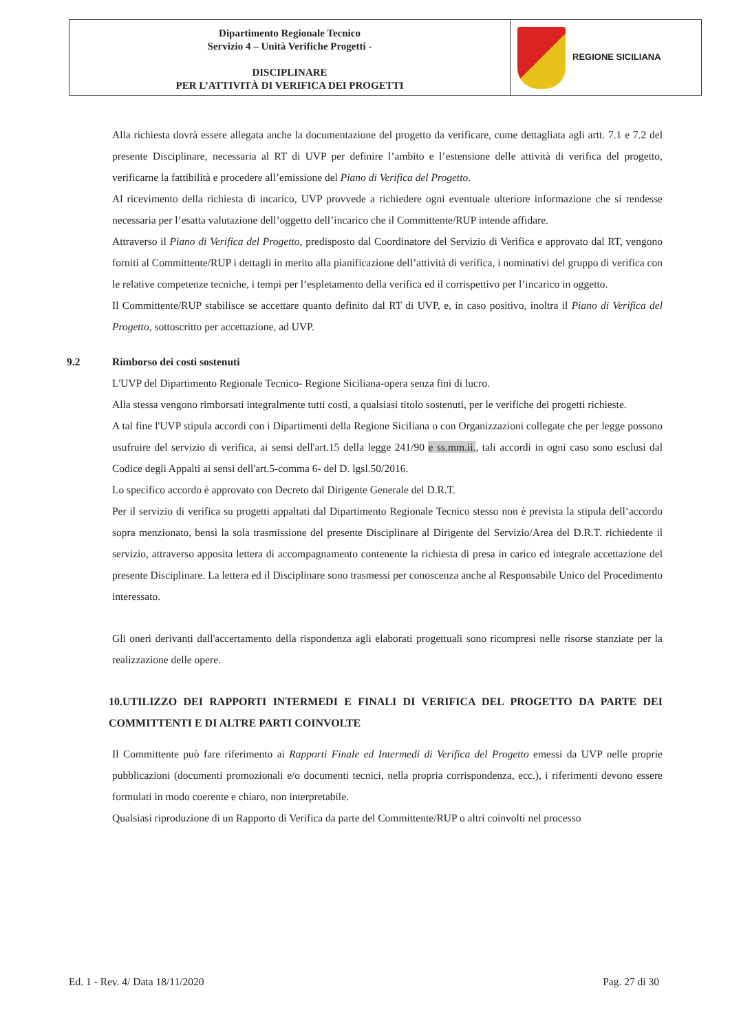| Dipartimento Regionale Tecnico Servizio 4 – Unità Verifiche Progetti - DISCIPLINARE PER L’ATTIVITÀ DI VERIFICA DEI PROGETTI | REGIONE SICILIANA |
Alla richiesta dovrà essere allegata anche la documentazione del progetto da verificare, come dettagliata agli artt. 7.1 e 7.2 del presente Disciplinare, necessaria al RT di UVP per definire l’ambito e l’estensione delle attività di verifica del progetto, verificarne la fattibilità e procedere all’emissione del Piano di Verifica del Progetto.
Al ricevimento della richiesta di incarico, UVP provvede a richiedere ogni eventuale ulteriore informazione che si rendesse necessaria per l’esatta valutazione dell’oggetto dell’incarico che il Committente/RUP intende affidare.
Attraverso il Piano di Verifica del Progetto, predisposto dal Coordinatore del Servizio di Verifica e approvato dal RT, vengono forniti al Committente/RUP i dettagli in merito alla pianificazione dell’attività di verifica, i nominativi del gruppo di verifica con le relative competenze tecniche, i tempi per l’espletamento della verifica ed il corrispettivo per l’incarico in oggetto.
Il Committente/RUP stabilisce se accettare quanto definito dal RT di UVP, e, in caso positivo, inoltra il Piano di Verifica del Progetto, sottoscritto per accettazione, ad UVP.
9.2 Rimborso dei costi sostenuti
L'UVP del Dipartimento Regionale Tecnico- Regione Siciliana-opera senza fini di lucro.
Alla stessa vengono rimborsati integralmente tutti costi, a qualsiasi titolo sostenuti, per le verifiche dei progetti richieste.
A tal fine l'UVP stipula accordi con i Dipartimenti della Regione Siciliana o con Organizzazioni collegate che per legge possono usufruire del servizio di verifica, ai sensi dell'art.15 della legge 241/90 e ss.mm.ii., tali accordi in ogni caso sono esclusi dal Codice degli Appalti ai sensi dell'art.5-comma 6- del D. lgsl.50/2016.
Lo specifico accordo è approvato con Decreto dal Dirigente Generale del D.R.T.
Per il servizio di verifica su progetti appaltati dal Dipartimento Regionale Tecnico stesso non è prevista la stipula dell’accordo sopra menzionato, bensì la sola trasmissione del presente Disciplinare al Dirigente del Servizio/Area del D.R.T. richiedente il servizio, attraverso apposita lettera di accompagnamento contenente la richiesta di presa in carico ed integrale accettazione del presente Disciplinare. La lettera ed il Disciplinare sono trasmessi per conoscenza anche al Responsabile Unico del Procedimento interessato.
Gli oneri derivanti dall'accertamento della rispondenza agli elaborati progettuali sono ricompresi nelle risorse stanziate per la realizzazione delle opere.
10.UTILIZZO DEI RAPPORTI INTERMEDI E FINALI DI VERIFICA DEL PROGETTO DA PARTE DEI COMMITTENTI E DI ALTRE PARTI COINVOLTE
Il Committente può fare riferimento ai Rapporti Finale ed Intermedi di Verifica del Progetto emessi da UVP nelle proprie pubblicazioni (documenti promozionali e/o documenti tecnici, nella propria corrispondenza, ecc.), i riferimenti devono essere formulati in modo coerente e chiaro, non interpretabile.
Qualsiasi riproduzione di un Rapporto di Verifica da parte del Committente/RUP o altri coinvolti nel processo
Ed. 1 - Rev. 4/ Data 18/11/2020 Pag. 27 di 30